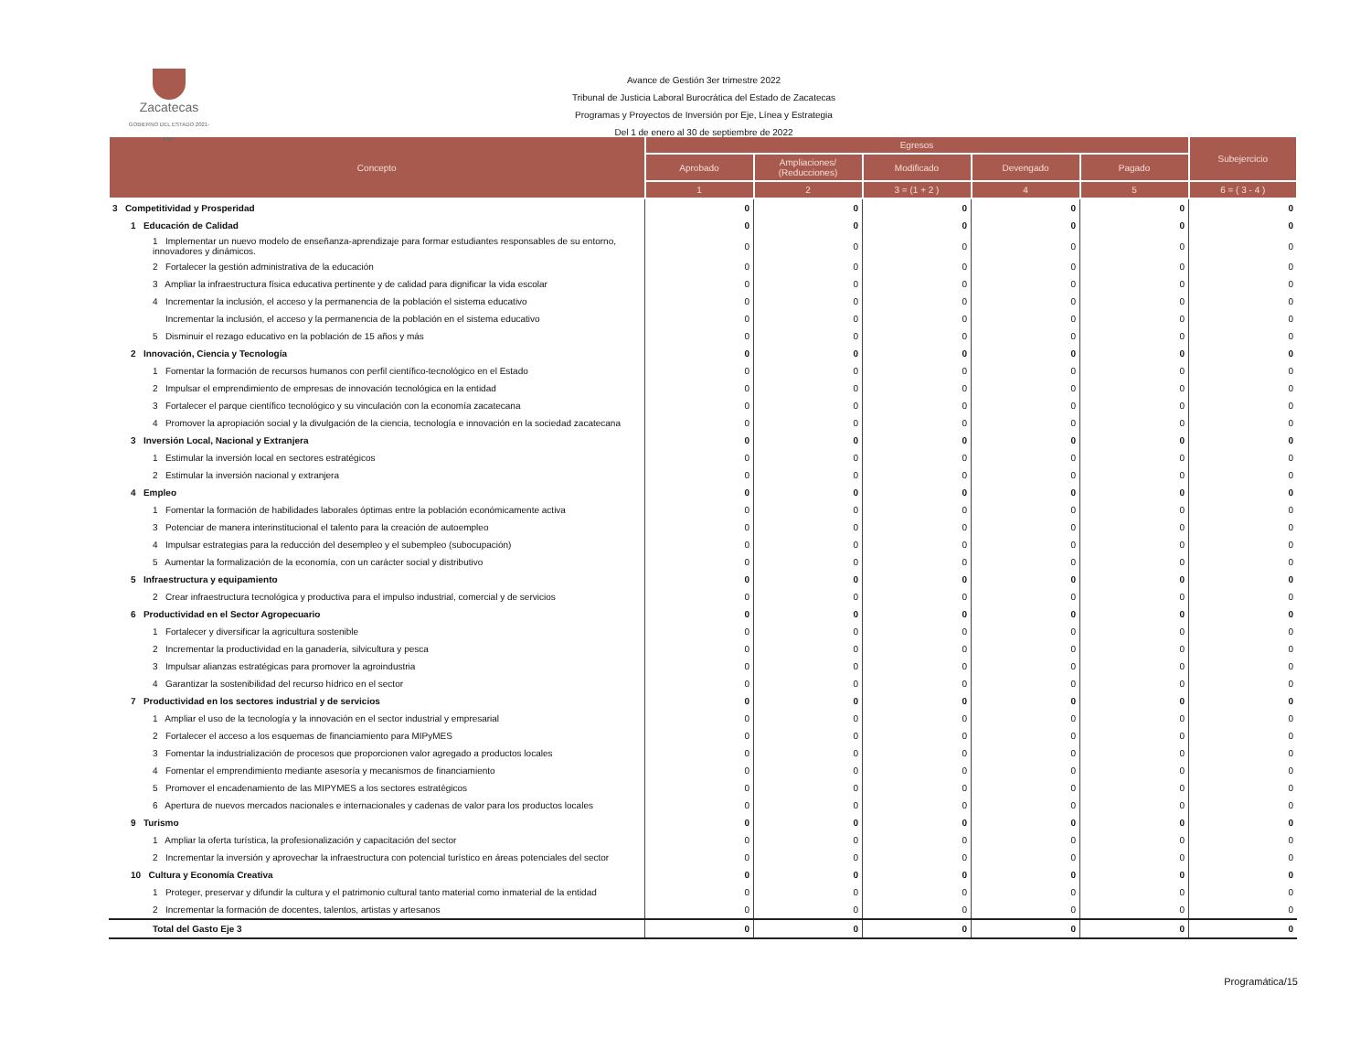Zacatecas
GOBIERNO DEL ESTADO 2021-2027
Avance de Gestión 3er trimestre 2022
Tribunal de Justicia Laboral Burocrática del Estado de Zacatecas
Programas y Proyectos de Inversión por Eje, Línea y Estrategia
Del 1 de enero al 30 de septiembre de 2022
| Concepto | Egresos | | | | | Subejercicio |
| --- | --- | --- | --- | --- | --- | --- |
| | Aprobado | Ampliaciones/ (Reducciones) | Modificado | Devengado | Pagado | |
| | 1 | 2 | 3 = (1 + 2 ) | 4 | 5 | 6 = ( 3 - 4 ) |
| 3 Competitividad y Prosperidad | 0 | 0 | 0 | 0 | 0 | 0 |
| 1 Educación de Calidad | 0 | 0 | 0 | 0 | 0 | 0 |
| 1 Implementar un nuevo modelo de enseñanza-aprendizaje para formar estudiantes responsables de su entorno, innovadores y dinámicos. | 0 | 0 | 0 | 0 | 0 | 0 |
| 2 Fortalecer la gestión administrativa de la educación | 0 | 0 | 0 | 0 | 0 | 0 |
| 3 Ampliar la infraestructura física educativa pertinente y de calidad para dignificar la vida escolar | 0 | 0 | 0 | 0 | 0 | 0 |
| 4 Incrementar la inclusión, el acceso y la permanencia de la población el sistema educativo | 0 | 0 | 0 | 0 | 0 | 0 |
| Incrementar la inclusión, el acceso y la permanencia de la población en el sistema educativo | 0 | 0 | 0 | 0 | 0 | 0 |
| 5 Disminuir el rezago educativo en la población de 15 años y más | 0 | 0 | 0 | 0 | 0 | 0 |
| 2 Innovación, Ciencia y Tecnología | 0 | 0 | 0 | 0 | 0 | 0 |
| 1 Fomentar la formación de recursos humanos con perfil científico-tecnológico en el Estado | 0 | 0 | 0 | 0 | 0 | 0 |
| 2 Impulsar el emprendimiento de empresas de innovación tecnológica en la entidad | 0 | 0 | 0 | 0 | 0 | 0 |
| 3 Fortalecer el parque científico tecnológico y su vinculación con la economía zacatecana | 0 | 0 | 0 | 0 | 0 | 0 |
| 4 Promover la apropiación social y la divulgación de la ciencia, tecnología e innovación en la sociedad zacatecana | 0 | 0 | 0 | 0 | 0 | 0 |
| 3 Inversión Local, Nacional y Extranjera | 0 | 0 | 0 | 0 | 0 | 0 |
| 1 Estimular la inversión local en sectores estratégicos | 0 | 0 | 0 | 0 | 0 | 0 |
| 2 Estimular la inversión nacional y extranjera | 0 | 0 | 0 | 0 | 0 | 0 |
| 4 Empleo | 0 | 0 | 0 | 0 | 0 | 0 |
| 1 Fomentar la formación de habilidades laborales óptimas entre la población económicamente activa | 0 | 0 | 0 | 0 | 0 | 0 |
| 3 Potenciar de manera interinstitucional el talento para la creación de autoempleo | 0 | 0 | 0 | 0 | 0 | 0 |
| 4 Impulsar estrategias para la reducción del desempleo y el subempleo (subocupación) | 0 | 0 | 0 | 0 | 0 | 0 |
| 5 Aumentar la formalización de la economía, con un carácter social y distributivo | 0 | 0 | 0 | 0 | 0 | 0 |
| 5 Infraestructura y equipamiento | 0 | 0 | 0 | 0 | 0 | 0 |
| 2 Crear infraestructura tecnológica y productiva para el impulso industrial, comercial y de servicios | 0 | 0 | 0 | 0 | 0 | 0 |
| 6 Productividad en el Sector Agropecuario | 0 | 0 | 0 | 0 | 0 | 0 |
| 1 Fortalecer y diversificar la agricultura sostenible | 0 | 0 | 0 | 0 | 0 | 0 |
| 2 Incrementar la productividad en la ganadería, silvicultura y pesca | 0 | 0 | 0 | 0 | 0 | 0 |
| 3 Impulsar alianzas estratégicas para promover la agroindustria | 0 | 0 | 0 | 0 | 0 | 0 |
| 4 Garantizar la sostenibilidad del recurso hídrico en el sector | 0 | 0 | 0 | 0 | 0 | 0 |
| 7 Productividad en los sectores industrial y de servicios | 0 | 0 | 0 | 0 | 0 | 0 |
| 1 Ampliar el uso de la tecnología y la innovación en el sector industrial y empresarial | 0 | 0 | 0 | 0 | 0 | 0 |
| 2 Fortalecer el acceso a los esquemas de financiamiento para MIPyMES | 0 | 0 | 0 | 0 | 0 | 0 |
| 3 Fomentar la industrialización de procesos que proporcionen valor agregado a productos locales | 0 | 0 | 0 | 0 | 0 | 0 |
| 4 Fomentar el emprendimiento mediante asesoría y mecanismos de financiamiento | 0 | 0 | 0 | 0 | 0 | 0 |
| 5 Promover el encadenamiento de las MIPYMES a los sectores estratégicos | 0 | 0 | 0 | 0 | 0 | 0 |
| 6 Apertura de nuevos mercados nacionales e internacionales y cadenas de valor para los productos locales | 0 | 0 | 0 | 0 | 0 | 0 |
| 9 Turismo | 0 | 0 | 0 | 0 | 0 | 0 |
| 1 Ampliar la oferta turística, la profesionalización y capacitación del sector | 0 | 0 | 0 | 0 | 0 | 0 |
| 2 Incrementar la inversión y aprovechar la infraestructura con potencial turístico en áreas potenciales del sector | 0 | 0 | 0 | 0 | 0 | 0 |
| 10 Cultura y Economía Creativa | 0 | 0 | 0 | 0 | 0 | 0 |
| 1 Proteger, preservar y difundir la cultura y el patrimonio cultural tanto material como inmaterial de la entidad | 0 | 0 | 0 | 0 | 0 | 0 |
| 2 Incrementar la formación de docentes, talentos, artistas y artesanos | 0 | 0 | 0 | 0 | 0 | 0 |
| Total del Gasto Eje 3 | 0 | 0 | 0 | 0 | 0 | 0 |
Programática/15